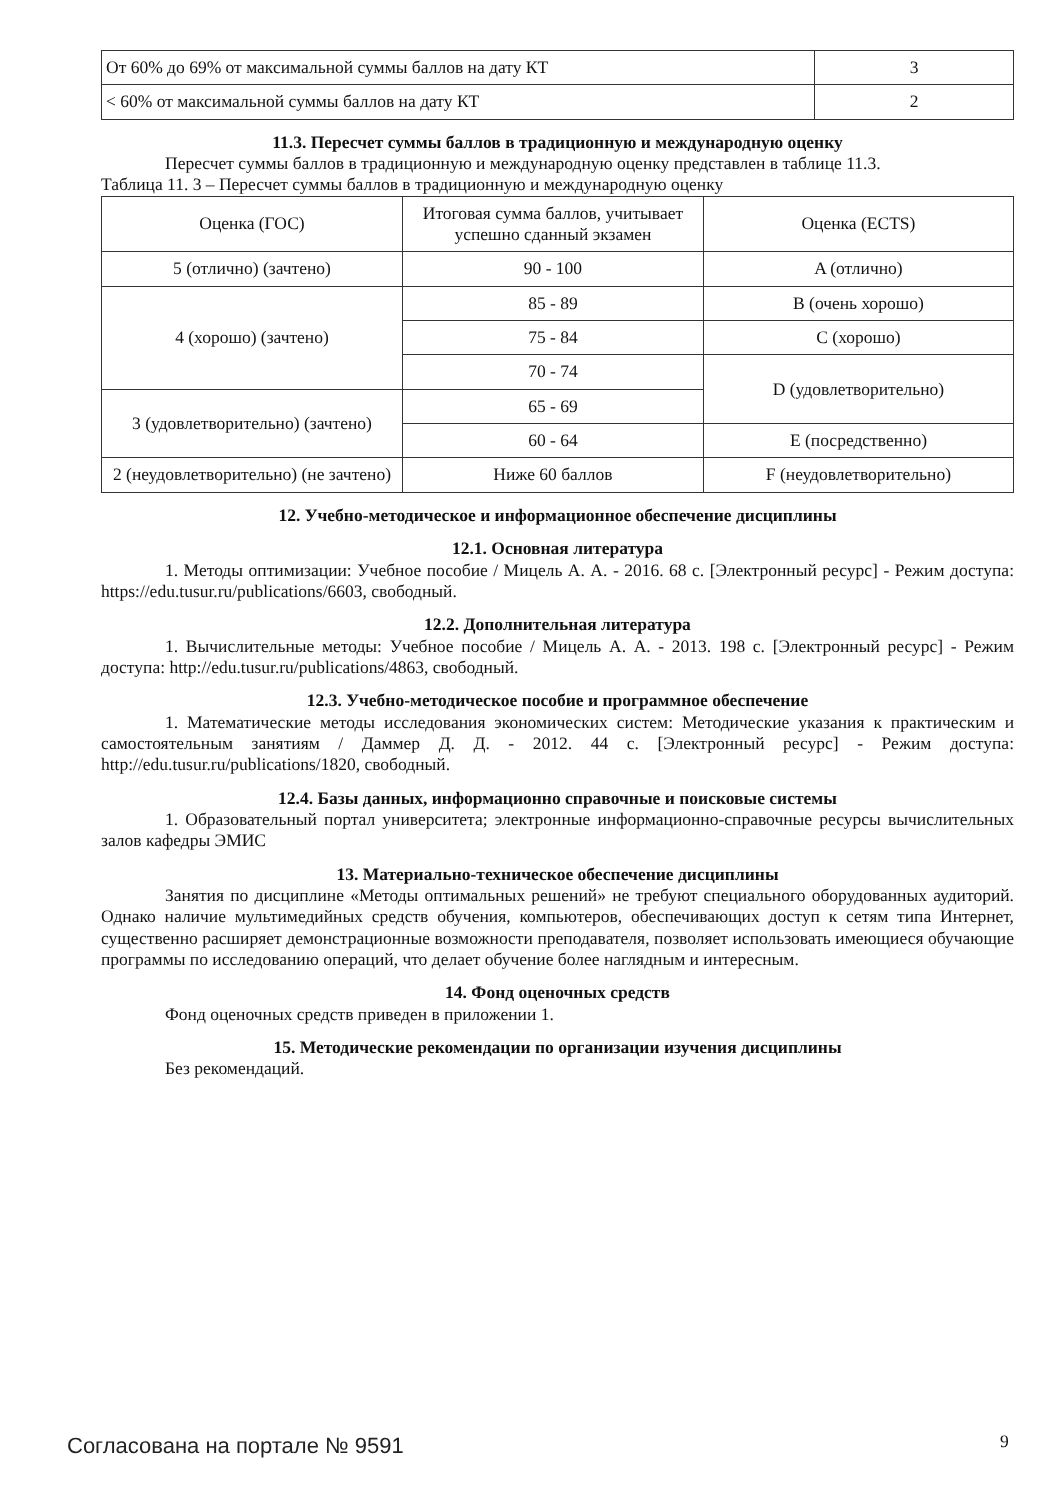| От 60% до 69% от максимальной суммы баллов на дату КТ | 3 |
| < 60% от максимальной суммы баллов на дату КТ | 2 |
11.3. Пересчет суммы баллов в традиционную и международную оценку
Пересчет суммы баллов в традиционную и международную оценку представлен в таблице 11.3.
Таблица 11. 3 – Пересчет суммы баллов в традиционную и международную оценку
| Оценка (ГОС) | Итоговая сумма баллов, учитывает успешно сданный экзамен | Оценка (ECTS) |
| 5 (отлично) (зачтено) | 90 - 100 | A (отлично) |
| 4 (хорошо) (зачтено) | 85 - 89 | B (очень хорошо) |
| | 75 - 84 | C (хорошо) |
| | 70 - 74 | D (удовлетворительно) |
| 3 (удовлетворительно) (зачтено) | 65 - 69 | |
| | 60 - 64 | E (посредственно) |
| 2 (неудовлетворительно) (не зачтено) | Ниже 60 баллов | F (неудовлетворительно) |
12. Учебно-методическое и информационное обеспечение дисциплины
12.1. Основная литература
1. Методы оптимизации: Учебное пособие / Мицель А. А. - 2016. 68 с. [Электронный ресурс] - Режим доступа: https://edu.tusur.ru/publications/6603, свободный.
12.2. Дополнительная литература
1. Вычислительные методы: Учебное пособие / Мицель А. А. - 2013. 198 с. [Электронный ресурс] - Режим доступа: http://edu.tusur.ru/publications/4863, свободный.
12.3. Учебно-методическое пособие и программное обеспечение
1. Математические методы исследования экономических систем: Методические указания к практическим и самостоятельным занятиям / Даммер Д. Д. - 2012. 44 с. [Электронный ресурс] - Режим доступа: http://edu.tusur.ru/publications/1820, свободный.
12.4. Базы данных, информационно справочные и поисковые системы
1. Образовательный портал университета; электронные информационно-справочные ресурсы вычислительных залов кафедры ЭМИС
13. Материально-техническое обеспечение дисциплины
Занятия по дисциплине «Методы оптимальных решений» не требуют специального оборудованных аудиторий. Однако наличие мультимедийных средств обучения, компьютеров, обеспечивающих доступ к сетям типа Интернет, существенно расширяет демонстрационные возможности преподавателя, позволяет использовать имеющиеся обучающие программы по исследованию операций, что делает обучение более наглядным и интересным.
14. Фонд оценочных средств
Фонд оценочных средств приведен в приложении 1.
15. Методические рекомендации по организации изучения дисциплины
Без рекомендаций.
Согласована на портале № 9591 9